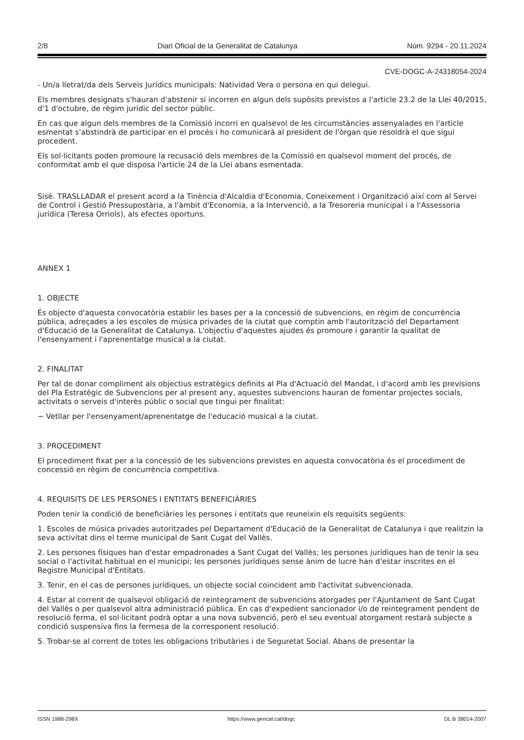2/8 Diari Oficial de la Generalitat de Catalunya Núm. 9294 - 20.11.2024
CVE-DOGC-A-24318054-2024
- Un/a lletrat/da dels Serveis Jurídics municipals: Natividad Vera o persona en qui delegui.
Els membres designats s'hauran d'abstenir si incorren en algun dels supòsits previstos a l'article 23.2 de la Llei 40/2015, d'1 d'octubre, de règim jurídic del sector públic.
En cas que algun dels membres de la Comissió incorri en qualsevol de les circumstàncies assenyalades en l'article esmentat s'abstindrà de participar en el procés i ho comunicarà al president de l'òrgan que resoldrà el que sigui procedent.
Els sol·licitants poden promoure la recusació dels membres de la Comissió en qualsevol moment del procés, de conformitat amb el que disposa l'article 24 de la Llei abans esmentada.
Sisè. TRASLLADAR el present acord a la Tinència d'Alcaldia d'Economia, Coneixement i Organització així com al Servei de Control i Gestió Pressupostària, a l'àmbit d'Economia, a la Intervenció, a la Tresoreria municipal i a l'Assessoria jurídica (Teresa Orriols), als efectes oportuns.
ANNEX 1
1. OBJECTE
És objecte d'aquesta convocatòria establir les bases per a la concessió de subvencions, en règim de concurrència pública, adreçades a les escoles de música privades de la ciutat que comptin amb l'autorització del Departament d'Educació de la Generalitat de Catalunya. L'objectiu d'aquestes ajudes és promoure i garantir la qualitat de l'ensenyament i l'aprenentatge musical a la ciutat.
2. FINALITAT
Per tal de donar compliment als objectius estratègics definits al Pla d'Actuació del Mandat, i d'acord amb les previsions del Pla Estratègic de Subvencions per al present any, aquestes subvencions hauran de fomentar projectes socials, activitats o serveis d'interès públic o social que tingui per finalitat:
− Vetllar per l'ensenyament/aprenentatge de l'educació musical a la ciutat.
3. PROCEDIMENT
El procediment fixat per a la concessió de les subvencions previstes en aquesta convocatòria és el procediment de concessió en règim de concurrència competitiva.
4. REQUISITS DE LES PERSONES I ENTITATS BENEFICIÀRIES
Poden tenir la condició de beneficiàries les persones i entitats que reuneixin els requisits següents:
1. Escoles de música privades autoritzades pel Departament d'Educació de la Generalitat de Catalunya i que realitzin la seva activitat dins el terme municipal de Sant Cugat del Vallès.
2. Les persones físiques han d'estar empadronades a Sant Cugat del Vallès; les persones jurídiques han de tenir la seu social o l'activitat habitual en el municipi; les persones jurídiques sense ànim de lucre han d'estar inscrites en el Registre Municipal d'Entitats.
3. Tenir, en el cas de persones jurídiques, un objecte social coincident amb l'activitat subvencionada.
4. Estar al corrent de qualsevol obligació de reintegrament de subvencions atorgades per l'Ajuntament de Sant Cugat del Vallès o per qualsevol altra administració pública. En cas d'expedient sancionador i/o de reintegrament pendent de resolució ferma, el sol·licitant podrà optar a una nova subvenció, però el seu eventual atorgament restarà subjecte a condició suspensiva fins la fermesa de la corresponent resolució.
5. Trobar-se al corrent de totes les obligacions tributàries i de Seguretat Social. Abans de presentar la
ISSN 1988-298X https://www.gencat.cat/dogc DL B 38014-2007